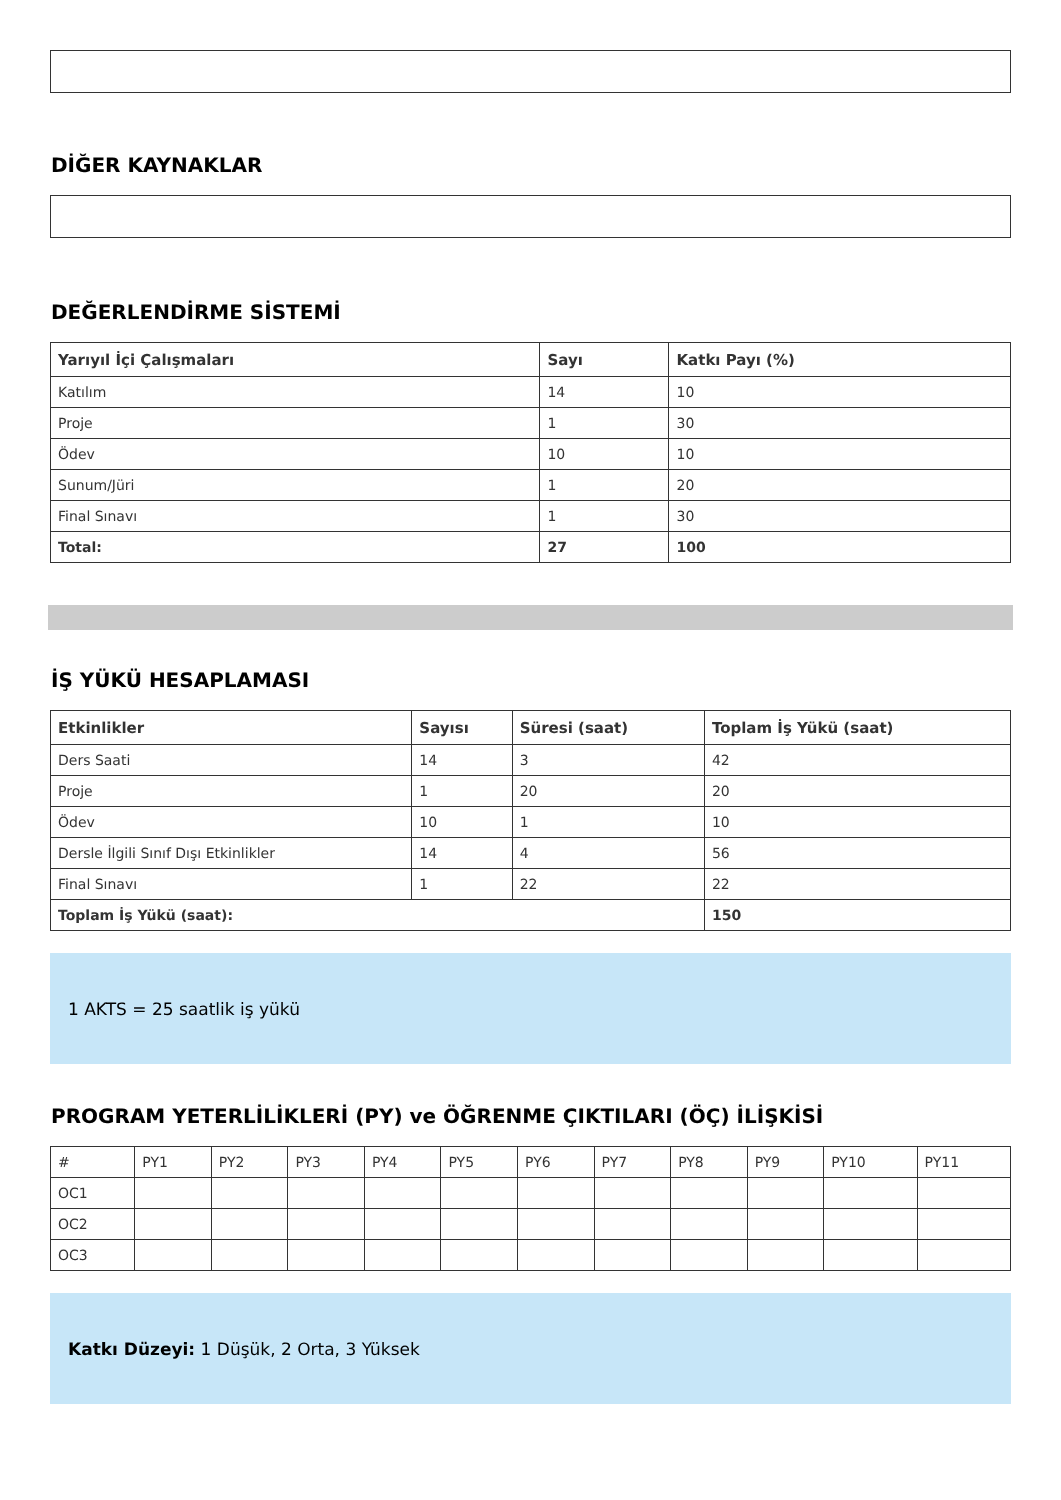DİĞER KAYNAKLAR
DEĞERLENDİRME SİSTEMİ
| Yarıyıl İçi Çalışmaları | Sayı | Katkı Payı (%) |
| --- | --- | --- |
| Katılım | 14 | 10 |
| Proje | 1 | 30 |
| Ödev | 10 | 10 |
| Sunum/Jüri | 1 | 20 |
| Final Sınavı | 1 | 30 |
| Total: | 27 | 100 |
İŞ YÜKÜ HESAPLAMASI
| Etkinlikler | Sayısı | Süresi (saat) | Toplam İş Yükü (saat) |
| --- | --- | --- | --- |
| Ders Saati | 14 | 3 | 42 |
| Proje | 1 | 20 | 20 |
| Ödev | 10 | 1 | 10 |
| Dersle İlgili Sınıf Dışı Etkinlikler | 14 | 4 | 56 |
| Final Sınavı | 1 | 22 | 22 |
| Toplam İş Yükü (saat): | | | 150 |
1 AKTS = 25 saatlik iş yükü
PROGRAM YETERLİLİKLERİ (PY) ve ÖĞRENME ÇIKTILARI (ÖÇ) İLİŞKİSİ
| # | PY1 | PY2 | PY3 | PY4 | PY5 | PY6 | PY7 | PY8 | PY9 | PY10 | PY11 |
| OC1 | | | | | | | | | | | |
| OC2 | | | | | | | | | | | |
| OC3 | | | | | | | | | | | |
Katkı Düzeyi: 1 Düşük, 2 Orta, 3 Yüksek